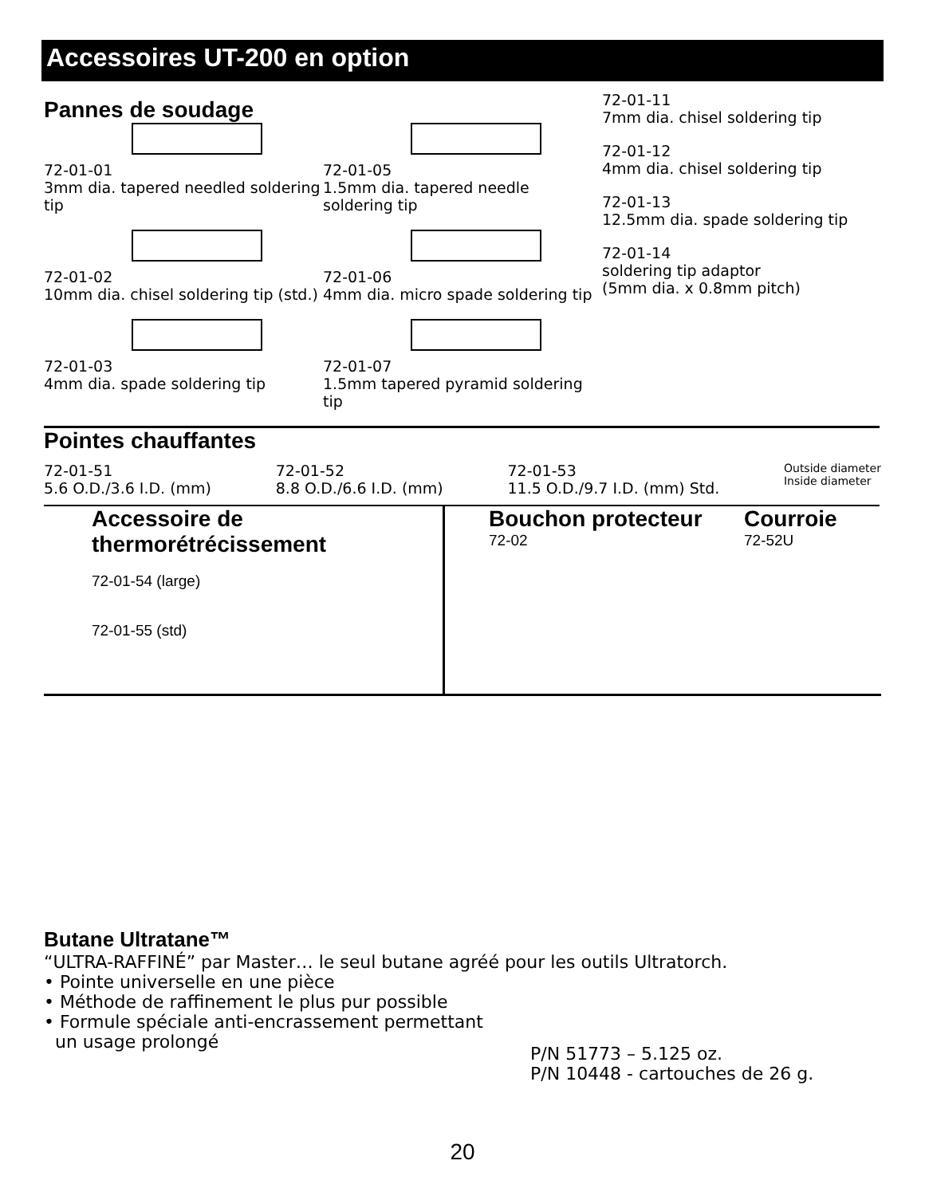Accessoires UT-200 en option
Pannes de soudage
72-01-01
3mm dia. tapered needled soldering tip
72-01-02
10mm dia. chisel soldering tip (std.)
72-01-03
4mm dia. spade soldering tip
72-01-05
1.5mm dia. tapered needle soldering tip
72-01-06
4mm dia. micro spade soldering tip
72-01-07
1.5mm tapered pyramid soldering tip
72-01-11
7mm dia. chisel soldering tip
72-01-12
4mm dia. chisel soldering tip
72-01-13
12.5mm dia. spade soldering tip
72-01-14
soldering tip adaptor
(5mm dia. x 0.8mm pitch)
Pointes chauffantes
72-01-51
5.6 O.D./3.6 I.D. (mm)
72-01-52
8.8 O.D./6.6 I.D. (mm)
72-01-53
11.5 O.D./9.7 I.D. (mm) Std.
Outside diameter
Inside diameter
Accessoire de
thermorétrécissement
72-01-54 (large)
72-01-55 (std)
Bouchon protecteur
72-02
Courroie
72-52U
Butane Ultratane™
“ULTRA-RAFFINÉ” par Master… le seul butane agréé pour les outils Ultratorch.
• Pointe universelle en une pièce
• Méthode de raffinement le plus pur possible
• Formule spéciale anti-encrassement permettant
un usage prolongé
P/N 51773 – 5.125 oz.
P/N 10448 - cartouches de 26 g.
20